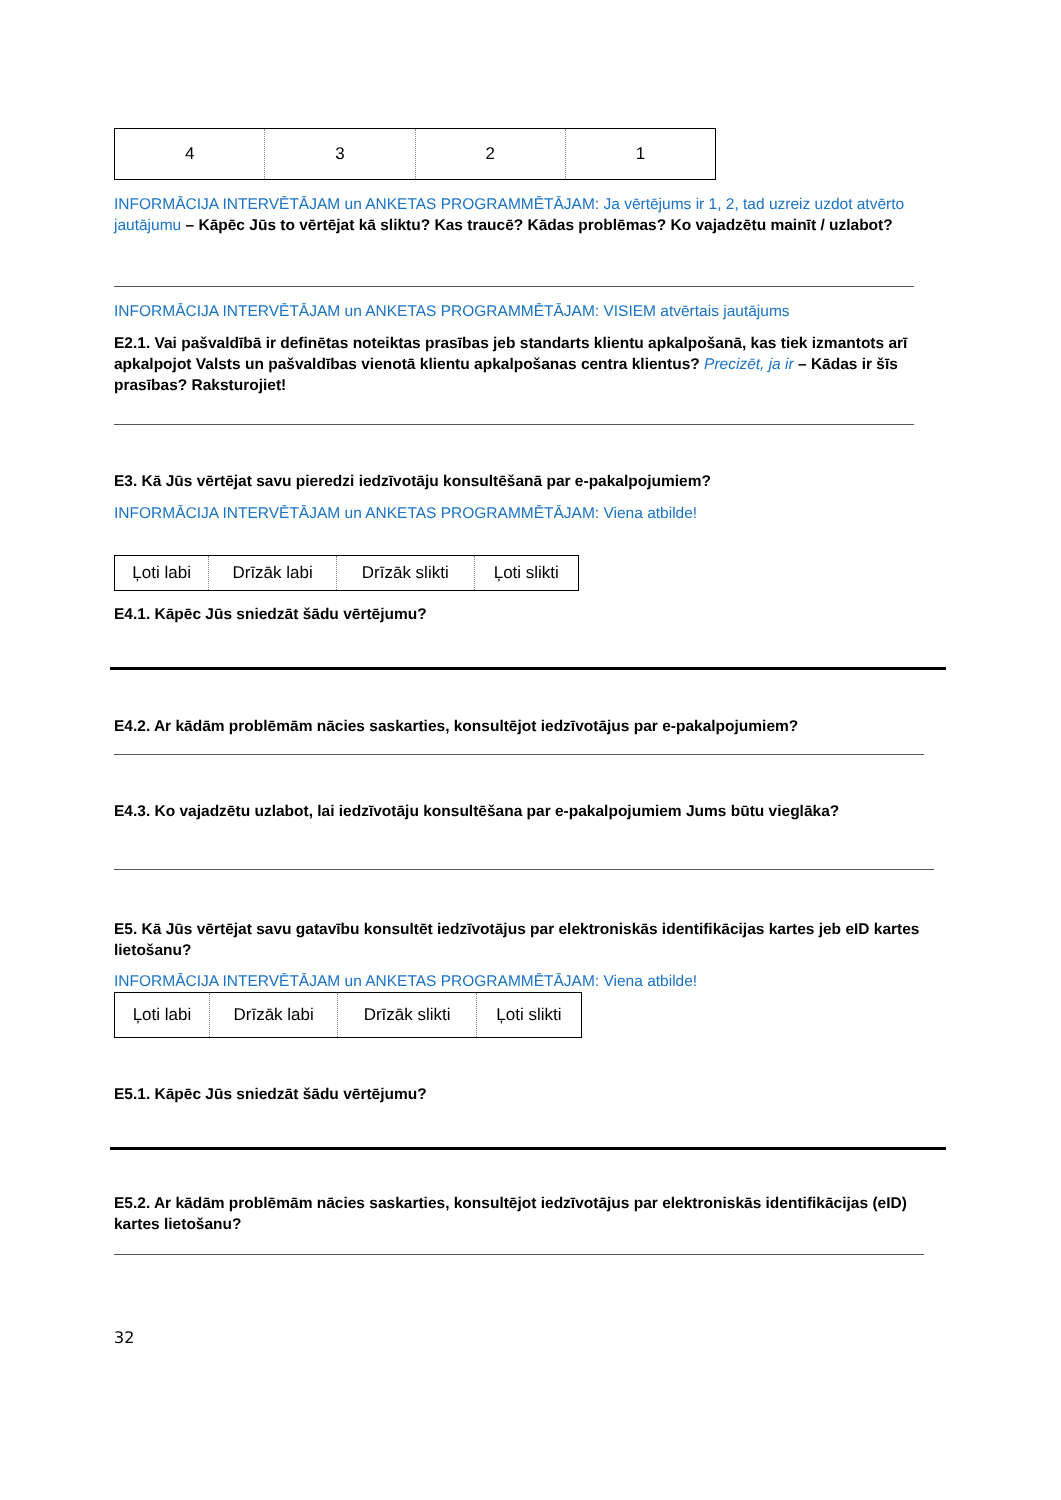| 4 | 3 | 2 | 1 |
INFORMĀCIJA INTERVĒTĀJAM un ANKETAS PROGRAMMĒTĀJAM: Ja vērtējums ir 1, 2, tad uzreiz uzdot atvērto jautājumu – Kāpēc Jūs to vērtējat kā sliktu? Kas traucē? Kādas problēmas? Ko vajadzētu mainīt / uzlabot?
INFORMĀCIJA INTERVĒTĀJAM un ANKETAS PROGRAMMĒTĀJAM: VISIEM atvērtais jautājums
E2.1. Vai pašvaldībā ir definētas noteiktas prasības jeb standarts klientu apkalpošanā, kas tiek izmantots arī apkalpojot Valsts un pašvaldības vienotā klientu apkalpošanas centra klientus? Precizēt, ja ir – Kādas ir šīs prasības? Raksturojiet!
E3. Kā Jūs vērtējat savu pieredzi iedzīvotāju konsultēšanā par e-pakalpojumiem?
INFORMĀCIJA INTERVĒTĀJAM un ANKETAS PROGRAMMĒTĀJAM: Viena atbilde!
| Ļoti labi | Drīzāk labi | Drīzāk slikti | Ļoti slikti |
E4.1. Kāpēc Jūs sniedzāt šādu vērtējumu?
E4.2. Ar kādām problēmām nācies saskarties, konsultējot iedzīvotājus par e-pakalpojumiem?
E4.3. Ko vajadzētu uzlabot, lai iedzīvotāju konsultēšana par e-pakalpojumiem Jums būtu vieglāka?
E5. Kā Jūs vērtējat savu gatavību konsultēt iedzīvotājus par elektroniskās identifikācijas kartes jeb eID kartes lietošanu?
INFORMĀCIJA INTERVĒTĀJAM un ANKETAS PROGRAMMĒTĀJAM: Viena atbilde!
| Ļoti labi | Drīzāk labi | Drīzāk slikti | Ļoti slikti |
E5.1. Kāpēc Jūs sniedzāt šādu vērtējumu?
E5.2. Ar kādām problēmām nācies saskarties, konsultējot iedzīvotājus par elektroniskās identifikācijas (eID) kartes lietošanu?
32